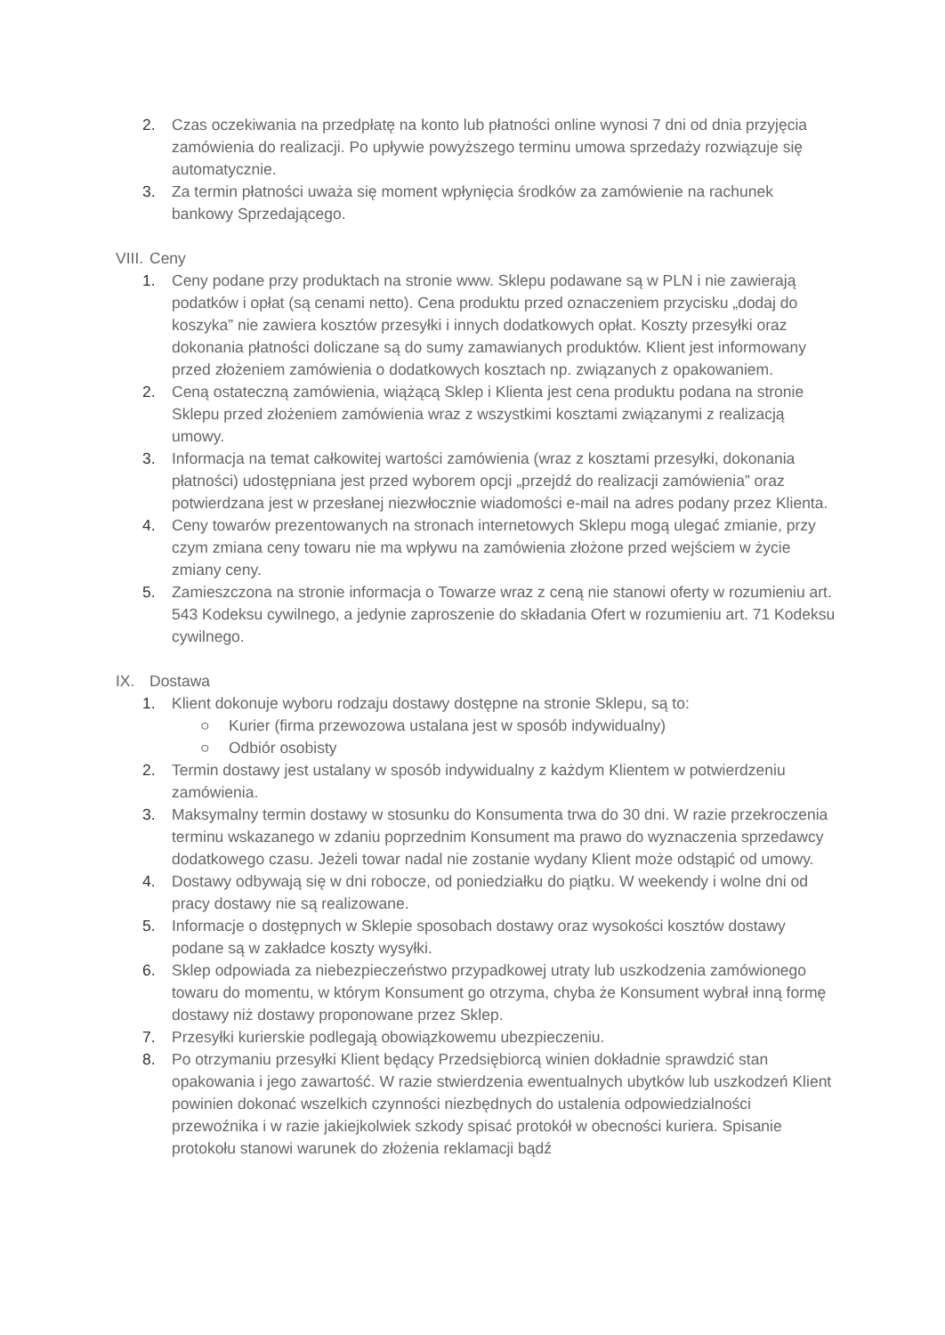2. Czas oczekiwania na przedpłatę na konto lub płatności online wynosi 7 dni od dnia przyjęcia zamówienia do realizacji. Po upływie powyższego terminu umowa sprzedaży rozwiązuje się automatycznie.
3. Za termin płatności uważa się moment wpłynięcia środków za zamówienie na rachunek bankowy Sprzedającego.
VIII. Ceny
1. Ceny podane przy produktach na stronie www. Sklepu podawane są w PLN i nie zawierają podatków i opłat (są cenami netto). Cena produktu przed oznaczeniem przycisku „dodaj do koszyka” nie zawiera kosztów przesyłki i innych dodatkowych opłat. Koszty przesyłki oraz dokonania płatności doliczane są do sumy zamawianych produktów. Klient jest informowany przed złożeniem zamówienia o dodatkowych kosztach np. związanych z opakowaniem.
2. Ceną ostateczną zamówienia, wiążącą Sklep i Klienta jest cena produktu podana na stronie Sklepu przed złożeniem zamówienia wraz z wszystkimi kosztami związanymi z realizacją umowy.
3. Informacja na temat całkowitej wartości zamówienia (wraz z kosztami przesyłki, dokonania płatności) udostępniana jest przed wyborem opcji „przejdź do realizacji zamówienia” oraz potwierdzana jest w przesłanej niezwłocznie wiadomości e-mail na adres podany przez Klienta.
4. Ceny towarów prezentowanych na stronach internetowych Sklepu mogą ulegać zmianie, przy czym zmiana ceny towaru nie ma wpływu na zamówienia złożone przed wejściem w życie zmiany ceny.
5. Zamieszczona na stronie informacja o Towarze wraz z ceną nie stanowi oferty w rozumieniu art. 543 Kodeksu cywilnego, a jedynie zaproszenie do składania Ofert w rozumieniu art. 71 Kodeksu cywilnego.
IX. Dostawa
1. Klient dokonuje wyboru rodzaju dostawy dostępne na stronie Sklepu, są to:
○ Kurier (firma przewozowa ustalana jest w sposób indywidualny)
○ Odbiór osobisty
2. Termin dostawy jest ustalany w sposób indywidualny z każdym Klientem w potwierdzeniu zamówienia.
3. Maksymalny termin dostawy w stosunku do Konsumenta trwa do 30 dni. W razie przekroczenia terminu wskazanego w zdaniu poprzednim Konsument ma prawo do wyznaczenia sprzedawcy dodatkowego czasu. Jeżeli towar nadal nie zostanie wydany Klient może odstąpić od umowy.
4. Dostawy odbywają się w dni robocze, od poniedziałku do piątku. W weekendy i wolne dni od pracy dostawy nie są realizowane.
5. Informacje o dostępnych w Sklepie sposobach dostawy oraz wysokości kosztów dostawy podane są w zakładce koszty wysyłki.
6. Sklep odpowiada za niebezpieczeństwo przypadkowej utraty lub uszkodzenia zamówionego towaru do momentu, w którym Konsument go otrzyma, chyba że Konsument wybrał inną formę dostawy niż dostawy proponowane przez Sklep.
7. Przesyłki kurierskie podlegają obowiązkowemu ubezpieczeniu.
8. Po otrzymaniu przesyłki Klient będący Przedsiębiorcą winien dokładnie sprawdzić stan opakowania i jego zawartość. W razie stwierdzenia ewentualnych ubytków lub uszkodzeń Klient powinien dokonać wszelkich czynności niezbędnych do ustalenia odpowiedzialności przewoźnika i w razie jakiejkolwiek szkody spisać protokół w obecności kuriera. Spisanie protokołu stanowi warunek do złożenia reklamacji bądź